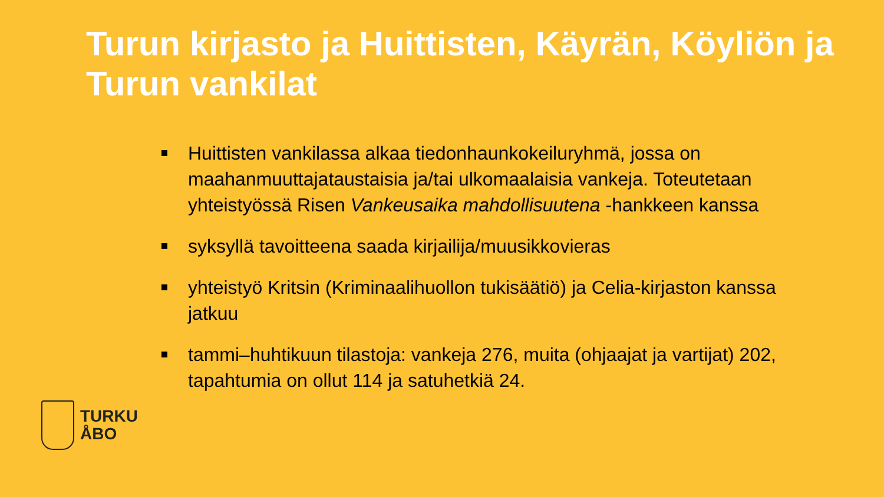Turun kirjasto ja Huittisten, Käyrän, Köyliön ja Turun vankilat
Huittisten vankilassa alkaa tiedonhaunkokeiluryhmä, jossa on maahanmuuttajataustaisia ja/tai ulkomaalaisia vankeja. Toteutetaan yhteistyössä Risen Vankeusaika mahdollisuutena -hankkeen kanssa
syksyllä tavoitteena saada kirjailija/muusikkovieras
yhteistyö Kritsin (Kriminaalihuollon tukisäätiö) ja Celia-kirjaston kanssa jatkuu
tammi–huhtikuun tilastoja: vankeja 276, muita (ohjaajat ja vartijat) 202, tapahtumia on ollut 114 ja satuhetkiä 24.
TURKU
ÅBO